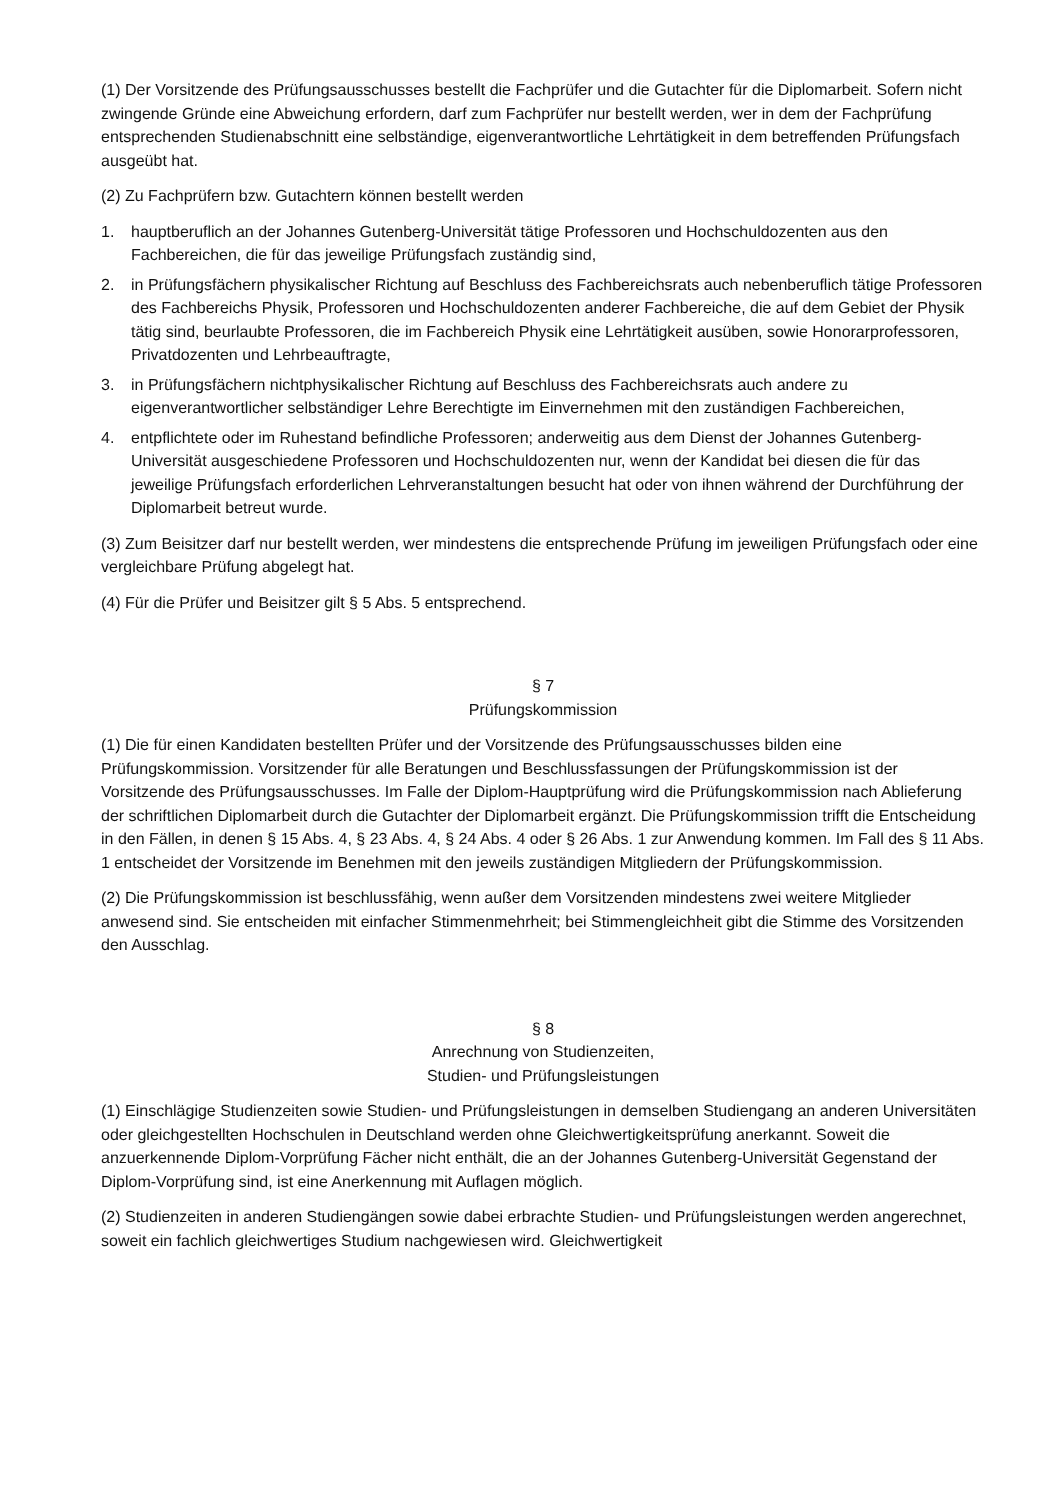(1) Der Vorsitzende des Prüfungsausschusses bestellt die Fachprüfer und die Gutachter für die Diplomarbeit. Sofern nicht zwingende Gründe eine Abweichung erfordern, darf zum Fachprüfer nur bestellt werden, wer in dem der Fachprüfung entsprechenden Studienabschnitt eine selbständige, eigenverantwortliche Lehrtätigkeit in dem betreffenden Prüfungsfach ausgeübt hat.
(2) Zu Fachprüfern bzw. Gutachtern können bestellt werden
1. hauptberuflich an der Johannes Gutenberg-Universität tätige Professoren und Hochschuldozenten aus den Fachbereichen, die für das jeweilige Prüfungsfach zuständig sind,
2. in Prüfungsfächern physikalischer Richtung auf Beschluss des Fachbereichsrats auch nebenberuflich tätige Professoren des Fachbereichs Physik, Professoren und Hochschuldozenten anderer Fachbereiche, die auf dem Gebiet der Physik tätig sind, beurlaubte Professoren, die im Fachbereich Physik eine Lehrtätigkeit ausüben, sowie Honorarprofessoren, Privatdozenten und Lehrbeauftragte,
3. in Prüfungsfächern nichtphysikalischer Richtung auf Beschluss des Fachbereichsrats auch andere zu eigenverantwortlicher selbständiger Lehre Berechtigte im Einvernehmen mit den zuständigen Fachbereichen,
4. entpflichtete oder im Ruhestand befindliche Professoren; anderweitig aus dem Dienst der Johannes Gutenberg-Universität ausgeschiedene Professoren und Hochschuldozenten nur, wenn der Kandidat bei diesen die für das jeweilige Prüfungsfach erforderlichen Lehrveranstaltungen besucht hat oder von ihnen während der Durchführung der Diplomarbeit betreut wurde.
(3) Zum Beisitzer darf nur bestellt werden, wer mindestens die entsprechende Prüfung im jeweiligen Prüfungsfach oder eine vergleichbare Prüfung abgelegt hat.
(4) Für die Prüfer und Beisitzer gilt § 5 Abs. 5 entsprechend.
§ 7
Prüfungskommission
(1) Die für einen Kandidaten bestellten Prüfer und der Vorsitzende des Prüfungsausschusses bilden eine Prüfungskommission. Vorsitzender für alle Beratungen und Beschlussfassungen der Prüfungskommission ist der Vorsitzende des Prüfungsausschusses. Im Falle der Diplom-Hauptprüfung wird die Prüfungskommission nach Ablieferung der schriftlichen Diplomarbeit durch die Gutachter der Diplomarbeit ergänzt. Die Prüfungskommission trifft die Entscheidung in den Fällen, in denen § 15 Abs. 4, § 23 Abs. 4, § 24 Abs. 4 oder § 26 Abs. 1 zur Anwendung kommen. Im Fall des § 11 Abs. 1 entscheidet der Vorsitzende im Benehmen mit den jeweils zuständigen Mitgliedern der Prüfungskommission.
(2) Die Prüfungskommission ist beschlussfähig, wenn außer dem Vorsitzenden mindestens zwei weitere Mitglieder anwesend sind. Sie entscheiden mit einfacher Stimmenmehrheit; bei Stimmengleichheit gibt die Stimme des Vorsitzenden den Ausschlag.
§ 8
Anrechnung von Studienzeiten,
Studien- und Prüfungsleistungen
(1) Einschlägige Studienzeiten sowie Studien- und Prüfungsleistungen in demselben Studiengang an anderen Universitäten oder gleichgestellten Hochschulen in Deutschland werden ohne Gleichwertigkeitsprüfung anerkannt. Soweit die anzuerkennende Diplom-Vorprüfung Fächer nicht enthält, die an der Johannes Gutenberg-Universität Gegenstand der Diplom-Vorprüfung sind, ist eine Anerkennung mit Auflagen möglich.
(2) Studienzeiten in anderen Studiengängen sowie dabei erbrachte Studien- und Prüfungsleistungen werden angerechnet, soweit ein fachlich gleichwertiges Studium nachgewiesen wird. Gleichwertigkeit